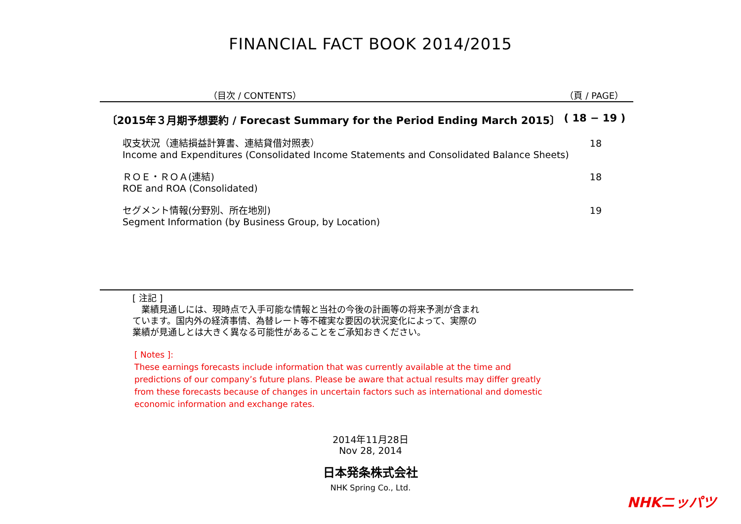FINANCIAL FACT BOOK 2014/2015
（目次 / CONTENTS） （頁 / PAGE）
〔2015年３月期予想要約 / Forecast Summary for the Period Ending March 2015〕
( 18 − 19 )
収支状況（連結損益計算書、連結貸借対照表）
Income and Expenditures (Consolidated Income Statements and Consolidated Balance Sheets)
18
ＲＯＥ・ＲＯＡ(連結)
ROE and ROA (Consolidated)
18
セグメント情報(分野別、所在地別)
Segment Information (by Business Group, by Location)
19
[ 注記 ]
　業績見通しには、現時点で入手可能な情報と当社の今後の計画等の将来予測が含まれ
ています。国内外の経済事情、為替レート等不確実な要因の状況変化によって、実際の
業績が見通しとは大きく異なる可能性があることをご承知おきください。
[ Notes ]:
These earnings forecasts include information that was currently available at the time and predictions of our company’s future plans. Please be aware that actual results may differ greatly from these forecasts because of changes in uncertain factors such as international and domestic economic information and exchange rates.
2014年11月28日
Nov 28, 2014
日本発条株式会社
NHK Spring Co., Ltd.
NHKニッパツ